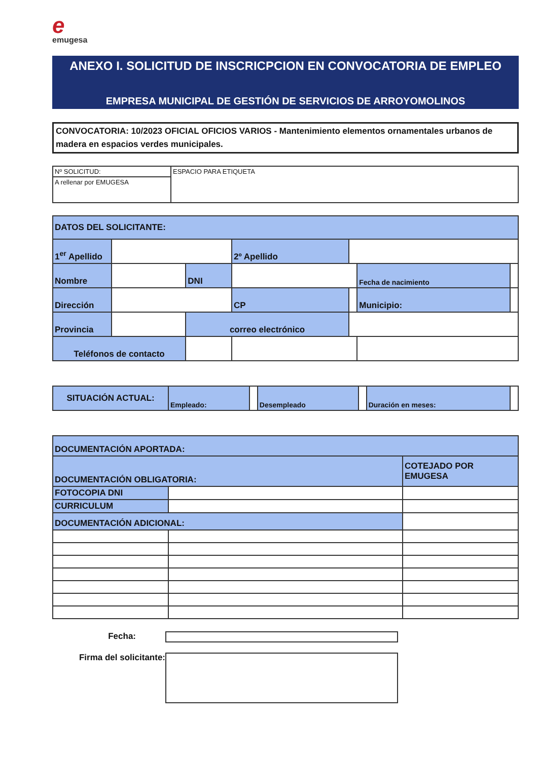eemugesa
ANEXO I. SOLICITUD DE INSCRICPCION EN CONVOCATORIA DE EMPLEO
EMPRESA MUNICIPAL DE GESTIÓN DE SERVICIOS DE ARROYOMOLINOS
CONVOCATORIA: 10/2023 OFICIAL OFICIOS VARIOS - Mantenimiento elementos ornamentales urbanos de madera en espacios verdes municipales.
| Nº SOLICITUD: | ESPACIO PARA ETIQUETA |
| A rellenar por EMUGESA | |
| DATOS DEL SOLICITANTE: | | | | | | | |
| 1<sup>er</sup> Apellido | | | | 2º Apellido | | | |
| Nombre | | | DNI | | | Fecha de nacimiento | |
| Dirección | | | | CP | | Municipio: | |
| Provincia | | | correo electrónico | | | | |
| Teléfonos de contacto | | | | | | | |
| SITUACIÓN ACTUAL: | Empleado: | | Desempleado | | Duración en meses: | |
| DOCUMENTACIÓN APORTADA: | | |
| DOCUMENTACIÓN OBLIGATORIA: | | COTEJADO POR EMUGESA |
| FOTOCOPIA DNI | | |
| CURRICULUM | | |
| DOCUMENTACIÓN ADICIONAL: | | |
Fecha:
Firma del solicitante: